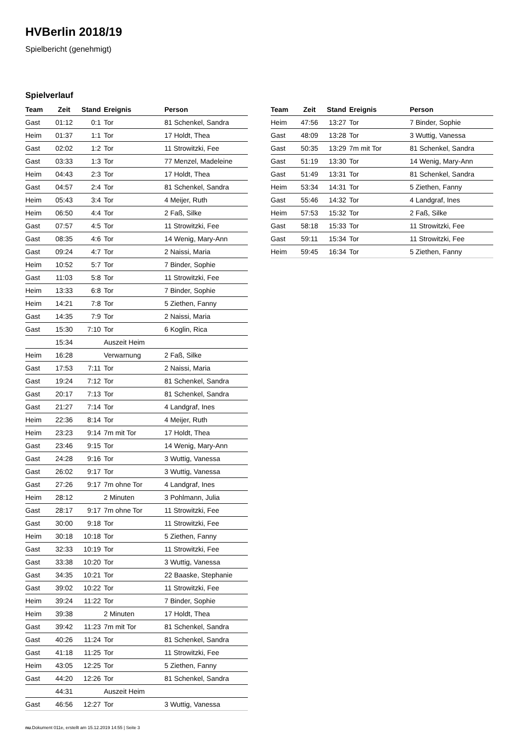HVBerlin 2018/19
Spielbericht (genehmigt)
Spielverlauf
| Team | Zeit | Stand | Ereignis | Person |
| --- | --- | --- | --- | --- |
| Gast | 01:12 | 0:1 | Tor | 81 Schenkel, Sandra |
| Heim | 01:37 | 1:1 | Tor | 17 Holdt, Thea |
| Gast | 02:02 | 1:2 | Tor | 11 Strowitzki, Fee |
| Gast | 03:33 | 1:3 | Tor | 77 Menzel, Madeleine |
| Heim | 04:43 | 2:3 | Tor | 17 Holdt, Thea |
| Gast | 04:57 | 2:4 | Tor | 81 Schenkel, Sandra |
| Heim | 05:43 | 3:4 | Tor | 4 Meijer, Ruth |
| Heim | 06:50 | 4:4 | Tor | 2 Faß, Silke |
| Gast | 07:57 | 4:5 | Tor | 11 Strowitzki, Fee |
| Gast | 08:35 | 4:6 | Tor | 14 Wenig, Mary-Ann |
| Gast | 09:24 | 4:7 | Tor | 2 Naissi, Maria |
| Heim | 10:52 | 5:7 | Tor | 7 Binder, Sophie |
| Gast | 11:03 | 5:8 | Tor | 11 Strowitzki, Fee |
| Heim | 13:33 | 6:8 | Tor | 7 Binder, Sophie |
| Heim | 14:21 | 7:8 | Tor | 5 Ziethen, Fanny |
| Gast | 14:35 | 7:9 | Tor | 2 Naissi, Maria |
| Gast | 15:30 | 7:10 | Tor | 6 Koglin, Rica |
| | 15:34 | | Auszeit Heim | |
| Heim | 16:28 | | Verwarnung | 2 Faß, Silke |
| Gast | 17:53 | 7:11 | Tor | 2 Naissi, Maria |
| Gast | 19:24 | 7:12 | Tor | 81 Schenkel, Sandra |
| Gast | 20:17 | 7:13 | Tor | 81 Schenkel, Sandra |
| Gast | 21:27 | 7:14 | Tor | 4 Landgraf, Ines |
| Heim | 22:36 | 8:14 | Tor | 4 Meijer, Ruth |
| Heim | 23:23 | 9:14 | 7m mit Tor | 17 Holdt, Thea |
| Gast | 23:46 | 9:15 | Tor | 14 Wenig, Mary-Ann |
| Gast | 24:28 | 9:16 | Tor | 3 Wuttig, Vanessa |
| Gast | 26:02 | 9:17 | Tor | 3 Wuttig, Vanessa |
| Gast | 27:26 | 9:17 | 7m ohne Tor | 4 Landgraf, Ines |
| Heim | 28:12 | | 2 Minuten | 3 Pohlmann, Julia |
| Gast | 28:17 | 9:17 | 7m ohne Tor | 11 Strowitzki, Fee |
| Gast | 30:00 | 9:18 | Tor | 11 Strowitzki, Fee |
| Heim | 30:18 | 10:18 | Tor | 5 Ziethen, Fanny |
| Gast | 32:33 | 10:19 | Tor | 11 Strowitzki, Fee |
| Gast | 33:38 | 10:20 | Tor | 3 Wuttig, Vanessa |
| Gast | 34:35 | 10:21 | Tor | 22 Baaske, Stephanie |
| Gast | 39:02 | 10:22 | Tor | 11 Strowitzki, Fee |
| Heim | 39:24 | 11:22 | Tor | 7 Binder, Sophie |
| Heim | 39:38 | | 2 Minuten | 17 Holdt, Thea |
| Gast | 39:42 | 11:23 | 7m mit Tor | 81 Schenkel, Sandra |
| Gast | 40:26 | 11:24 | Tor | 81 Schenkel, Sandra |
| Gast | 41:18 | 11:25 | Tor | 11 Strowitzki, Fee |
| Heim | 43:05 | 12:25 | Tor | 5 Ziethen, Fanny |
| Gast | 44:20 | 12:26 | Tor | 81 Schenkel, Sandra |
| | 44:31 | | Auszeit Heim | |
| Gast | 46:56 | 12:27 | Tor | 3 Wuttig, Vanessa |
| Team | Zeit | Stand | Ereignis | Person |
| --- | --- | --- | --- | --- |
| Heim | 47:56 | 13:27 | Tor | 7 Binder, Sophie |
| Gast | 48:09 | 13:28 | Tor | 3 Wuttig, Vanessa |
| Gast | 50:35 | 13:29 | 7m mit Tor | 81 Schenkel, Sandra |
| Gast | 51:19 | 13:30 | Tor | 14 Wenig, Mary-Ann |
| Gast | 51:49 | 13:31 | Tor | 81 Schenkel, Sandra |
| Heim | 53:34 | 14:31 | Tor | 5 Ziethen, Fanny |
| Gast | 55:46 | 14:32 | Tor | 4 Landgraf, Ines |
| Heim | 57:53 | 15:32 | Tor | 2 Faß, Silke |
| Gast | 58:18 | 15:33 | Tor | 11 Strowitzki, Fee |
| Gast | 59:11 | 15:34 | Tor | 11 Strowitzki, Fee |
| Heim | 59:45 | 16:34 | Tor | 5 Ziethen, Fanny |
nu.Dokument 011e, erstellt am 15.12.2019 14:55 | Seite 3